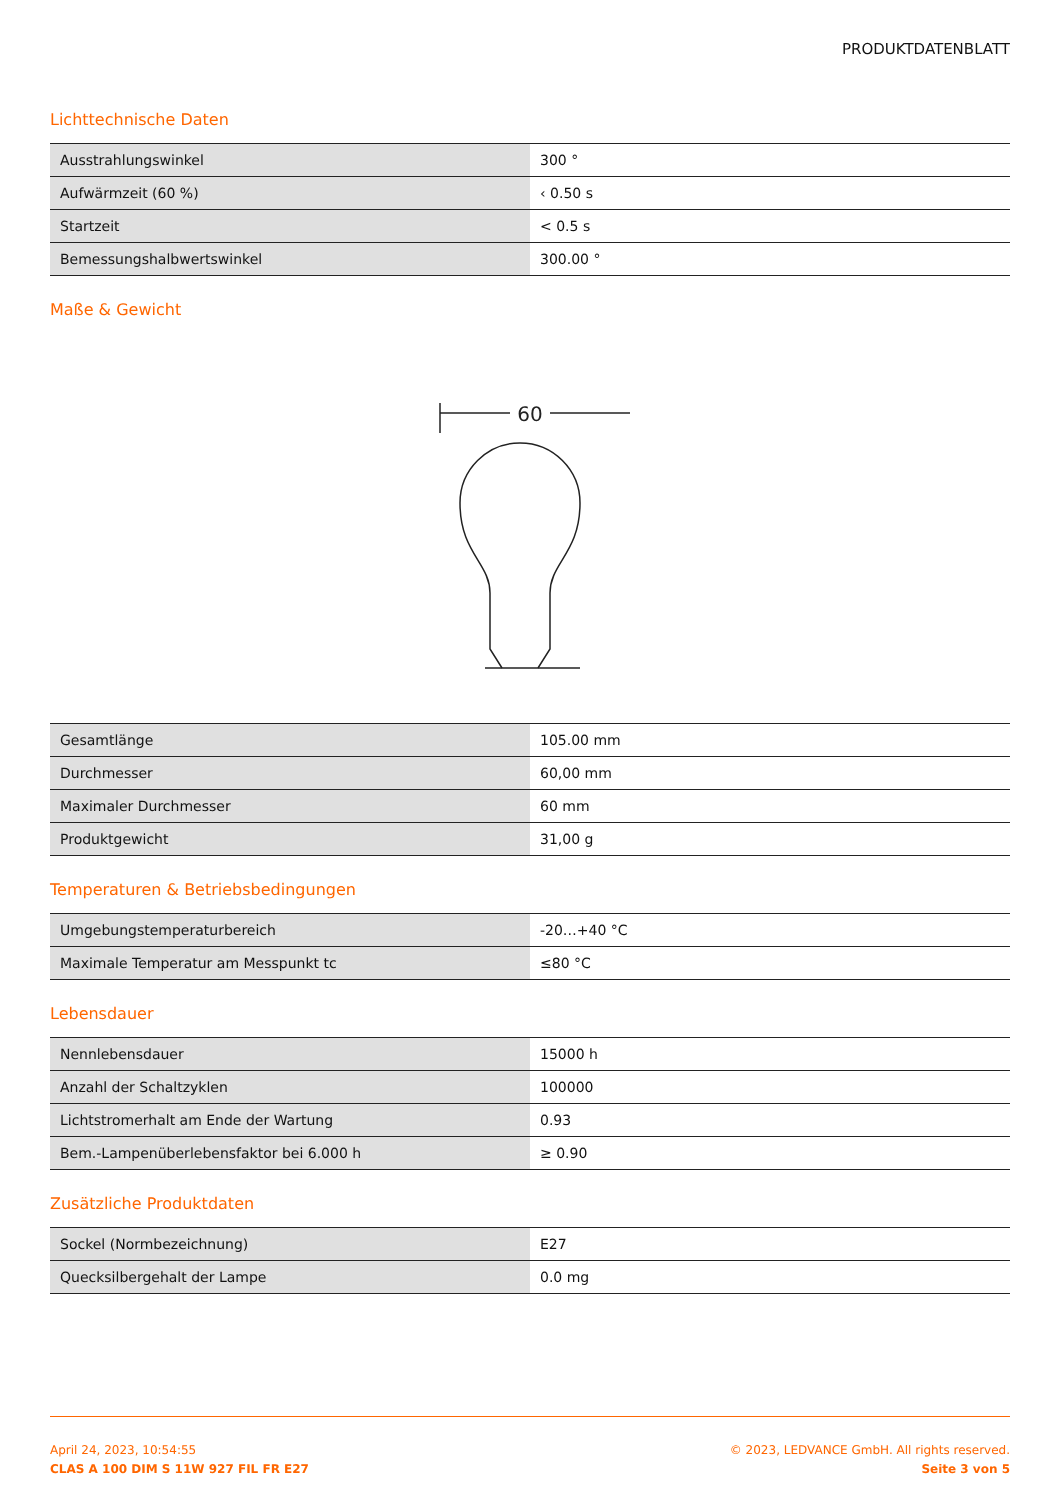PRODUKTDATENBLATT
Lichttechnische Daten
| Ausstrahlungswinkel | 300 ° |
| Aufwärmzeit (60 %) | ‹ 0.50 s |
| Startzeit | < 0.5 s |
| Bemessungshalbwertswinkel | 300.00 ° |
Maße & Gewicht
60
| Gesamtlänge | 105.00 mm |
| Durchmesser | 60,00 mm |
| Maximaler Durchmesser | 60 mm |
| Produktgewicht | 31,00 g |
Temperaturen & Betriebsbedingungen
| Umgebungstemperaturbereich | -20…+40 °C |
| Maximale Temperatur am Messpunkt tc | ≤80 °C |
Lebensdauer
| Nennlebensdauer | 15000 h |
| Anzahl der Schaltzyklen | 100000 |
| Lichtstromerhalt am Ende der Wartung | 0.93 |
| Bem.-Lampenüberlebensfaktor bei 6.000 h | ≥ 0.90 |
Zusätzliche Produktdaten
| Sockel (Normbezeichnung) | E27 |
| Quecksilbergehalt der Lampe | 0.0 mg |
April 24, 2023, 10:54:55
CLAS A 100 DIM S 11W 927 FIL FR E27
© 2023, LEDVANCE GmbH. All rights reserved.
Seite 3 von 5